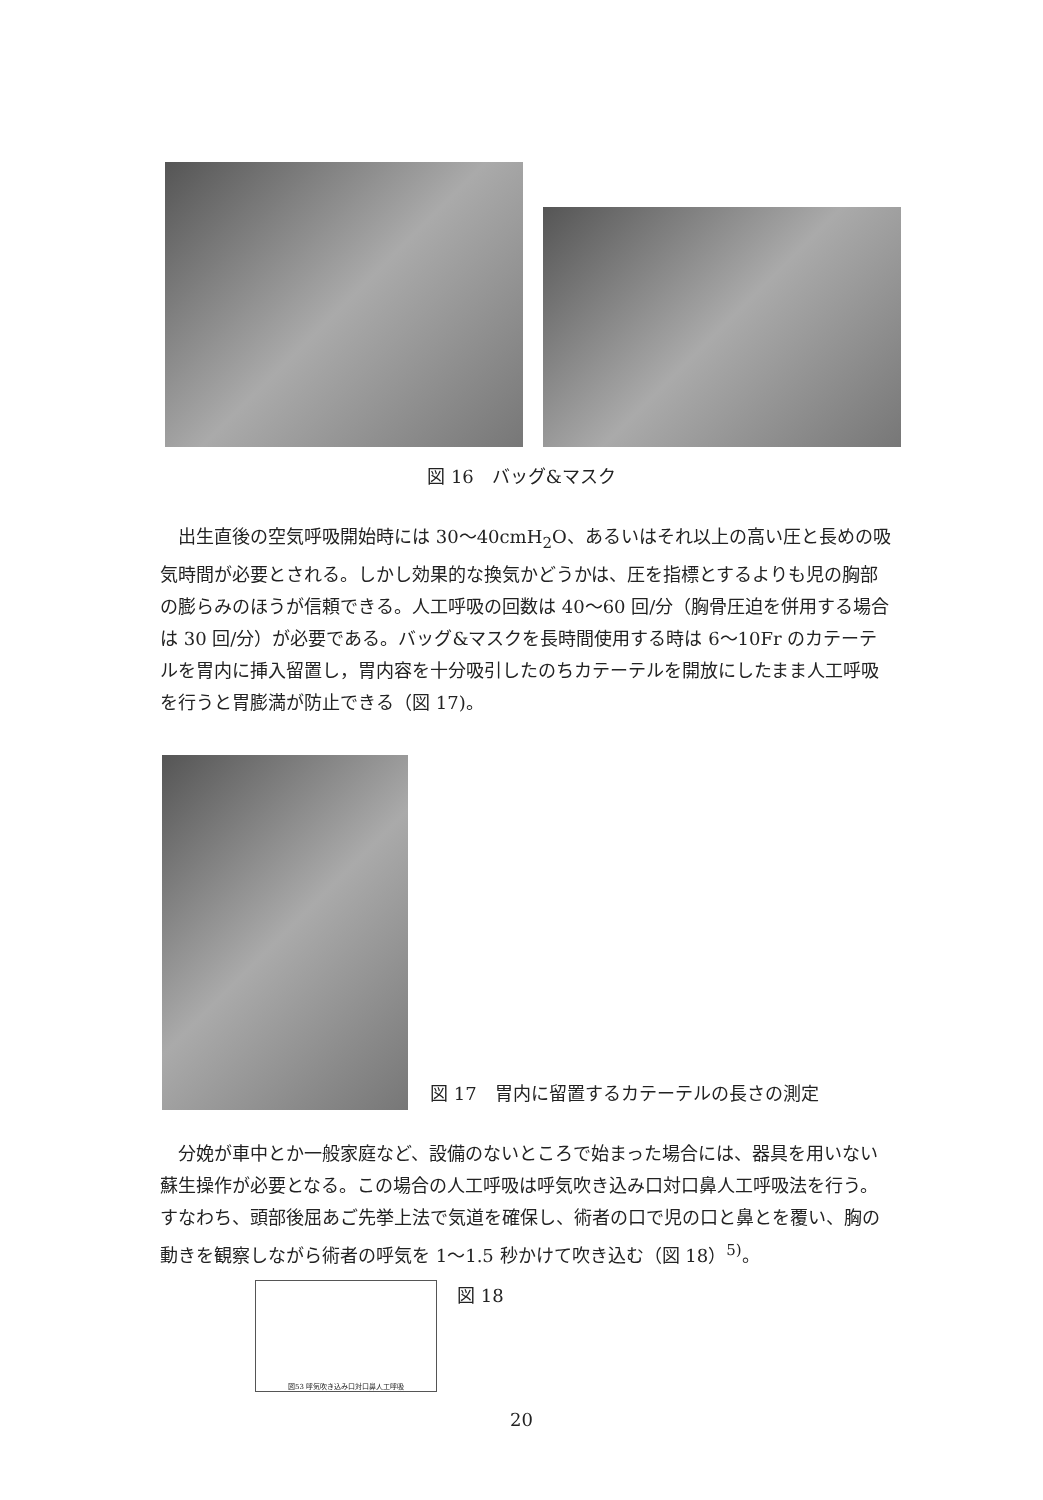図 16　バッグ&マスク
　出生直後の空気呼吸開始時には 30〜40cmH<sub>2</sub>O、あるいはそれ以上の高い圧と長めの吸気時間が必要とされる。しかし効果的な換気かどうかは、圧を指標とするよりも児の胸部の膨らみのほうが信頼できる。人工呼吸の回数は 40〜60 回/分（胸骨圧迫を併用する場合は 30 回/分）が必要である。バッグ&マスクを長時間使用する時は 6〜10Fr のカテーテルを胃内に挿入留置し，胃内容を十分吸引したのちカテーテルを開放にしたまま人工呼吸を行うと胃膨満が防止できる（図 17)。
図 17　胃内に留置するカテーテルの長さの測定
　分娩が車中とか一般家庭など、設備のないところで始まった場合には、器具を用いない蘇生操作が必要となる。この場合の人工呼吸は呼気吹き込み口対口鼻人工呼吸法を行う。すなわち、頭部後屈あご先挙上法で気道を確保し、術者の口で児の口と鼻とを覆い、胸の動きを観察しながら術者の呼気を 1〜1.5 秒かけて吹き込む（図 18）<sup>5)</sup>。
図53 呼気吹き込み口対口鼻人工呼吸
図 18
20